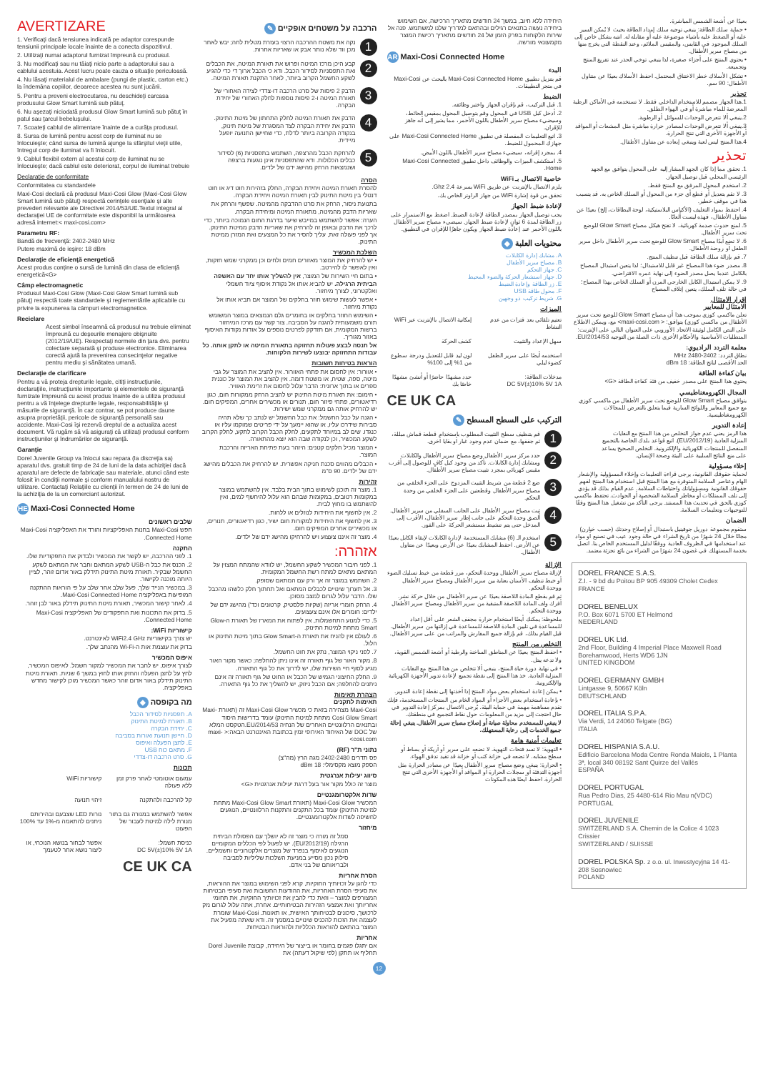AVERTIZARE
1. Verificaţi dacă tensiunea indicată pe adaptor corespunde tensiunii principale locale înainte de a conecta dispozitivul.
2. Utilizaţi numai adaptorul furnizat împreună cu produsul.
3. Nu modificaţi sau nu tăiaţi nicio parte a adaptorului sau a cablului acestuia. Acest lucru poate cauza o situaţie periculoasă.
4. Nu lăsaţi materialul de ambalare (pungi de plastic, carton etc.) la îndemâna copiilor, deoarece acestea nu sunt jucării.
5. Pentru a preveni electrocutarea, nu deschideţi carcasa produsului Glow Smart lumină sub pătuţ.
6. Nu aşezaţi niciodată produsul Glow Smart lumină sub pătuţ în patul sau ţarcul bebeluşului.
7. Scoateţi cablul de alimentare înainte de a curăţa produsul.
8. Sursa de lumină pentru acest corp de iluminat nu se înlocuieşte; când sursa de lumină ajunge la sfârşitul vieţii utile, întregul corp de iluminat va fi înlocuit.
9. Cablul flexibil extern al acestui corp de iluminat nu se înlocuieşte; dacă cablul este deteriorat, corpul de iluminat trebuie
Declaraţie de conformitate
Conformitatea cu standardele
Maxi-Cosi declară că produsul Maxi-Cosi Glow (Maxi-Cosi Glow Smart lumină sub pătuţ) respectă cerinţele esenţiale şi alte prevederi relevante ale Directivei 2014/53/UE.Textul integral al declaraţiei UE de conformitate este disponibil la următoarea adresă internet:< maxi-cosi.com>
Parametru RF:
Bandă de frecvenţă: 2402-2480 MHz
Putere maximă de ieşire: 18 dBm
Declaraţie de eficienţă energetică
Acest produs conţine o sursă de lumină din clasa de eficienţă energetică<G>
Câmp electromagnetic
Produsul Maxi-Cosi Glow (Maxi-Cosi Glow Smart lumină sub pătuţ) respectă toate standardele şi reglementările aplicabile cu privire la expunerea la câmpuri electromagnetice.
Reciclare
Acest simbol înseamnă că produsul nu trebuie eliminat împreună cu deşeurile menajere obişnuite (2012/19/UE). Respectaţi normele din ţara dvs. pentru colectare separată şi produse electronice. Eliminarea corectă ajută la prevenirea consecinţelor negative pentru mediu şi sănătatea umană.
Declaraţie de clarificare
Pentru a vă proteja drepturile legale, citiţi instrucţiunile, declaraţiile, instrucţiunile importante şi elementele de siguranţă furnizate împreună cu acest produs înainte de a utiliza produsul pentru a vă înţelege drepturile legale, responsabilităţile şi măsurile de siguranţă. În caz contrar, se pot produce daune asupra proprietăţii, pericole de siguranţă personală sau accidente. Maxi-Cosi îşi rezervă dreptul de a actualiza acest document. Vă rugăm să vă asiguraţi că utilizaţi produsul conform instrucţiunilor şi îndrumărilor de siguranţă.
Garanţie
Dorel Juvenile Group va înlocui sau repara (la discreţia sa) aparatul dvs. gratuit timp de 24 de luni de la data achiziţiei dacă aparatul are defecte de fabricaţie sau materiale, atunci când este folosit în condiţii normale şi conform manualului nostru de utilizare. Contactaţi Relaţiile cu clienţii în termen de 24 de luni de la achiziţia de la un comerciant autorizat.
HE Maxi-Cosi Connected Home
שלבים ראשונים
חפש Maxi-Cosi בחנות האפליקציות והורד את האפליקציה Maxi-Cosi Connected Home.
התקנה
1. לפני ההרכבה, יש לקשר את המכשיר ולבדוק את התפקודיות שלו.
2. הכנס את כבל ה-USB לשקע המתאם וחבר את המתאם לשקע החשמל שבקיר. תאורת מיטת התינוק תידלק באור אדום זוהר, לציין היותה מוכנה לקישור.
3. במכשיר הנייד שלך, פעל שלב אחר שלב על פי הוראות ההתקנה המופיעות באפליקציה Maxi-Cosi Connected Home.
4. לאחר קישור המכשיר, תאורת מיטת התינוק תידלק באור לבן זוהר.
5. בדוק את התכונות ואת התפקודים של האפליקציה Maxi-Cosi Connected Home.
קישוריות WiFi:
יש צורך בקישוריות WiFi2.4 GHz לאינטרנט.
בדוק את עוצמת אות ה-Wi-Fi מהנתב שלך.
איפוס המכשיר
לצורך איפוס, יש לחבר את המכשיר למקור חשמל. לאיפוס המכשיר, לחץ על לחצן הפעלה והחזק אותו לחוץ במשך 6 שניות. תאורת מיטת התינוק תידלק באור אדום זוהר כאשר המכשיר מוכן לקישור מחדש באפליקציה.
מה בקופסה ◆
A. תפסניות לסידור הכבל
B. תאורת למיטת התינוק
C. יחידת הבקרה
D. חיישן תנועת ואורות בסביבה
E. לחצן הפעלה ואיפוס
F. מתאם כוח USB
G. סרט הרכבה דו-צדדי
תכונות
עמעום אוטומטי לאחר פרק זמן ללא פעולה
קישוריות WiFi
קל להרכבה ולהתקנה
זיהוי תנועה
אפשר להשתמש במנורה גם בתור מנורת לילה למיטת לעבור של הפעוט
נורות LED שצבעם ובהירותם ניתנים להתאמה מ-1% עד 100%
כניסת חשמל:
DC 5V(±)10% 5V 1A
אפשר לבחור בנושא הנוכחי, או ליצור נושא אחר לטעמך
CE UK CA
הרכבה על משטחים אופקיים ✎
1
נקה את משטח ההרכבה הרצוי בעזרת מטלית לחה; יבש לאחר מכן ווד שלא נותר אבק או שאריות אחרות.
2
קבע היכן מרכז המיטה ופרוש את תאורת המיטה, את הכבלים ואת התפסניות לסידור הכבל. ודא כי הכבל ארוך די כדי להגיע לשקע החשמל הקרוב ביותר, לאחר התקנת תאורת המיטה.
3
הדבק 2 פיסות של סרט הרכבה דו-צדדי לצידה האחורי של תאורת המיטה ו-2 פיסות נוספות לחלק האחורי של יחידת הבקרה.
4
הדבק את תאורת המיטה לחלק התחתון של מיטת התינוק. הדבק את יחידת הבקרה לצד המסגרת של מיטת תינוק, בנקודה הקרובה ביותר לדלת, כדי שחיישן התנועה יופעל מיידית.
5
להרחקת הכבל מהרצפה, השתמש בתפסניות (6) לסידור כבלים הכלולות. ודא שהתפסניות אינן נוגעות ברצפה ושנמצאות הרחק מהישג ידם של ילדים.
הסרה
להסרת תאורת המיטה ויחידת הבקרה, החלק בזהירות חוט דיג או חוט דנטלי בין מיטת התינוק לבין תאורת המיטה ויחידת הבקרה.
בתנועת ניסור, הרחק את סרט ההדבקה מהמיטה. שפשף והרחק את שאריות הדבק מהמיטה, מתאורת המיטה ומיחידת הבקרה.
הערה: אפשר להשתמש במייבש שיער בדרגת החום הנמוכה ביותר, כדי לרכך את הדבק ובאופן זה להרחיק את שאריות הדבק ממיטת התינוק. אך לפני פעולה זאת, עליך להסיר את כל המצעים ואת המזרן ממיטת התינוק.
השלכת המכשיר
• יש להרחיק את המוצר מאזורים חמים ולחים וכן ממקרני שמש חזקות, ואין לאפשר לו להירטב.
• בתום חיי השירות של המוצר, אין להשליך אותו יחד עם האשפה הביתית הרגילה. יש להביא אותו אל נקודת איסוף ציוד חשמלי ואלקטרוני, לצורך מיחזור.
• אפשר לעשות שימוש חוזר בחלקים של המוצר אם תביא אותו אל נקודת מיחזור.
• השימוש החוזר בחלקים או בחומרים גלם הנמצאים במוצר המשומש תורם משמעותית להגנה על הסביבה. צור קשר עם מרכז המיחזור ברשות המקומית, אם תזדקק לפרטים נוספים על אודות נקודות האיסוף באזור מגוריך.
אל תנסה לבצע פעולות תחזוקה בתאורת המיטה או לתקן אותה. כל עבודות התחזוקה יבוצעו לשירות הלקוחות.
הוראות בטיחות חשובות
• אוורור: אין לחסום את פתחי האוורור. אין להציב את המוצר על גבי מיטה, ספה, שטיח, או משטח דומה. אין להציב את המוצר על כוננית ספרים או בתוך ארונית: הדבר עלול לחסום את זרימת האוויר.
• חימום: את תאורת מיטת התינוק יש להציב הרחק ממקורות חום, כגון רדיאטורים, פתחי פיזור חום, תנורים או מכשירים אחרים, המפיקים חום. יש להרחיק אותה גם ממקרני שמש ישירות.
• הגנה על כבל החשמל: את כבל החשמל יש לנתב כך שלא תהיה סבירות שידרכו עליו, או שהוא יימעך על ידי פריטים שמוקמו עליו או כנגדו. שים לב במיוחד לתקעים, לחלק הכבל הקרוב לתקע, לחלק הקרוב לשקע המכשיר, וכן לנקודה שבה הוא יוצא מהתאורה.
• המוצר מכיל חלקים קטנים: היזהר בעת פתיחת האריזה והרכבת המוצר.
• הכבלים מהווים סכנת חניקה אפשרית. יש להרחיק את הכבלים מהישג ידם של ילדים. 90 ס"מ
זהירות
1. מוצר זה תוכנן לשימוש בתוך הבית בלבד. אין להשתמש במוצר במקומות רטובים, במקומות שבהם הוא עלול להיחשף למים, ואין להשתמש בו מחוץ לבית.
2. אין לחשוף את היחידות לנוזלים או ללחות.
3. אין לחשוף את היחידות למקורות חום ישיר, כגון רדיאטורים, תנורים, או מכשירים אחרים המפיקים חום.
4. מוצר זה איננו צעצוע ויש להרחיקו מהישג ידם של ילדים.
אזהרה:
1. לפני חיבור המכשיר לשקע החשמל, יש לוודא שהמתח המצוין על המתאם מתאים למתח רשת החשמל המקומית.
2. השתמש במוצר זה אך ורק עם המתאם שסופק.
3. אל תערוך שינויים לכבלים המתאם ואל תחתוך חלק כלשהו מהכבל שלו. הדבר עלול לגרום למצב מסוכן.
4. הרחק חומרי אריזה (שקיות פלסטיק, קרטונים וכד') מהישג ידם של ילדים: חומרים אלו אינם צעצועים.
5. כדי למנוע התחשמלות, אין לפתוח את המארז של תאורת ה-Glow Smart מתחת למיטת התינוק.
6. לעולם אין להניח את תאורת ה-Glow Smart בתוך מיטת התינוק או הלול.
7. לפני ניקוי המוצר, נתק את חוט החשמל.
8. מקור האור של גוף תאורה זה אינו ניתן להחלפה; כאשר מקור האור מגיע לסוף חיי השירות שלו, יש לדרוך את כל גוף התאורה.
9. החלק החיצוני הגמיש של הכבל או החוט של גוף תאורה זה אינם ניתנים להחלפה; אם הכבל ניזוק, יש להשליך את כל גוף התאורה.
הצהרת תאימות
תאימות לתקנים
Maxi-Cosi מצהירה בזאת כי מכשיר Maxi-Cosi Glow זה (תאורת Maxi-Cosi Glow Smart מתחת למיטת התינוק) עומד בדרישות היסוד ובתנאים הרלוונטיים האחרים של הנחיה EU/2014/53.הטקסט המלא של DOC של האיחוד האירופי זמין בכתובת האינטרנט הבאה:< maxi-cosi.com>
נתוני ת"ר (RF)
פס תדרים 2402-2480 מגה הרץ (מה"צ)
הספק מוצא מקסימלי: 18 dBm
סיווג יעילות אנרגטית
מוצר זה כולל מקור אור בעל דרגת יעילות אנרגטית <G>
שדות אלקטרומגנטיים
המכשיר Maxi-Cosi Glow (תאורת Maxi-Cosi Glow Smart מתחת למיטת התינוק) עומד בכל התקנים והתקנות הרלוונטיים, הנוגעים לחשיפה לשדות אלקטרומגנטיים.
מיחזור
סמל זה מורה כי מוצר זה לא יושלך עם הפסולת הביתית הרגילה (EU/2012/19). יש לפעול לפי הכללים המקומיים הנוגעים לאיסוף בנפרד של מוצרים אלקטרוניים וחשמליים. סילוק נכון מסייע במניעת השלכות שליליות לסביבה ולבריאותם של בני אדם.
הסרת אחריות
כדי להגן על זכויותיך החוקיות, קרא לפני השימוש במוצר את ההוראות, את סעיפי הסרת האחריות, את ההודעות החשובות ואת סעיפי הבטיחות המצורפים למוצר – וזאת כדי להבין את זכויותיך החוקיות, את תחומי אחריותך ואת אמצעי הזהירות הבטיחותיים. אחרת, אתה עלול לגרום נזק לרכושך, סיכונים לבטיחותך האישית, או תאונות. Maxi-Cosi שומרת לעצמה את הזכות להכניס שינויים במסמך זה. ודא שאתה מפעיל את המוצר בהתאם להוראות הכלליות ולהוראות הבטיחות.
אחריות
אם יתגלו פגמים בחומר או בייצור של היחידה, קבוצת Dorel Juvenile תחליף או תתקן (לפי שיקול דעתה) את
היחידה ללא חיוב, במשך 24 חודשים מתאריך הרכישה, אם השימוש ביחידה נעשה בתנאים רגילים ובהתאם למדריך שלנו למשתמש. פנה אל שירות הלקוחות בפרק הזמן של 24 חודשים מתאריך רכישת המוצר מקמעונאי מורשה.
AR Maxi-Cosi Connected Home
البدء
قم بتنزيل تطبيق Maxi-Cosi Connected Home بالبحث عن Maxi-Cosi في متجر التطبيقات.
الضبط
1. قبل التركيب، قم بإقران الجهاز واختبر وظائفه.
2. أدخل كبل USB في المحول وقم بتوصيل المحول بمقبس الحائط، وسيضيء مصباح سرير الأطفال باللون الأحمر، مما يشير إلى أنه جاهز للإقران.
3. اتبع التعليمات المفصلة في تطبيق Maxi-Cosi Connected Home على جهازك المحمول للضبط.
4. بمجرد إقرانه، سيضيء مصباح سرير الأطفال باللون الأبيض.
5. استكشف الميزات والوظائف داخل تطبيق Maxi-Cosi Connected Home.
خاصية الاتصال بـ WiFi
يلزم الاتصال بالإنترنت عن طريق WiFi بسرعة 2.4 Ghz.
تحقق من قوة إشارة WiFi من جهاز الراوتر الخاص بك.
لإعادة ضبط الجهاز
يجب توصيل الجهاز بمصدر الطاقة لإعادة الضبط. اضغط مع الاستمرار على زر الطاقة لمدة 6 ثوانٍ لإعادة ضبط الجهاز. سيضيء مصباح سرير الأطفال باللون الأحمر عند إعادة ضبط الجهاز ويكون جاهزًا للإقران في التطبيق.
محتويات العلبة ◆
A. مشابك إدارة الكابلات
B. مصباح سرير الأطفال
C. جهاز التحكم
D. جهاز استشعار الحركة والضوء المحيط
E. زر الطاقة وإعادة الضبط
F. محول طاقة USB
G. شريط تركيب ذو وجهين
الميزات
تعتيم تلقائي بعد فترات من عدم النشاط
إمكانية الاتصال بالإنترنت عبر WiFi
سهل الإعداد والتثبيت
كشف الحركة
استخدمه أيضًا على سرير الطفل كضوء ليلي
لون ليد قابل للتعديل ودرجة سطوع من 1% إلى 100%
مدخلات الطاقة:
DC 5V(±)10% 5V 1A
حدد مشهدًا حاضرًا أو أنشئ مشهدًا خاصًا بك
CE UK CA
التركيب على السطح المسطح ✎
1
قم بتنظيف سطح التثبيت المطلوب باستخدام قطعة قماش مبللة، ثم جففها، مع ضمان عدم وجود غبار أو بقايا أخرى.
2
حدد مركز سرير الأطفال وضع مصباح سرير الأطفال والكابلات ومشابك إدارة الكابلات. تأكد من وجود كبل كافٍ للوصول إلى أقرب مقبس كهربائي بمجرد تثبيت مصباح سرير الأطفال.
3
ضع 2 قطعة من شريط التثبيت المزدوج على الجزء الخلفي من مصباح سرير الأطفال وقطعتين على الجزء الخلفي من وحدة التحكم.
4
ثبت مصباح سرير الأطفال على الجانب السفلي من سرير الأطفال. ألصق وحدة التحكم على جانب إطار سرير الأطفال، الأقرب إلى المدخل حتى يتم تنشيط مستشعر الحركة على الفور.
5
استخدم الـ (6) مشابك المستخدمة لإدارة الكابلات لإبقاء الكابل بعيدًا عن الأرض. احفظ المشابك بعيدًا عن الأرض وبعيدًا عن متناول الأطفال.
الإزالة
لإزالة مصباح سرير الأطفال ووحدة التحكم، مرر قطعة من خيط تسليك الضوء أو خيط تنظيف الأسنان بعناية بين سرير الأطفال ومصباح سرير الأطفال ووحدة التحكم.
ثم قم بقطع المادة اللاصقة بعيدًا عن سرير الأطفال من خلال حركة نشر. أفرك ولف المادة اللاصقة المتبقية من سرير الأطفال ومصباح سرير الأطفال ووحدة التحكم.
ملحوظة: يمكنك أيضًا استخدام حرارة مجفف الشعر على أقل إعداد للمساعدة في تليين المادة اللاصقة للمساعدة في إزالتها من سرير الأطفال. قبل القيام بذلك، قم بإزالة جميع المفارش والمراتب من على سرير الأطفال.
التخلص من المنتج
• احفظ المنتج بعيدًا عن المناطق الساخنة والرطبة أو أشعة الشمس القوية، ولا تدعه يبتل.
• في نهاية دورة حياة المنتج، ينبغي ألا تتخلص من هذا المنتج مع النفايات المنزلية العادية. خذ هذا المنتج إلى نقطة تجميع لإعادة تدوير الأجهزة الكهربائية والإلكترونية.
• يمكن إعادة استخدام بعض مواد المنتج إذا أخذتها إلى نقطة إعادة التدوير.
• بإعادة استخدام بعض الأجزاء أو المواد الخام من المنتجات المستخدمة، فإنك تقدم مساهمة مهمة في حماية البيئة. يُرجى الاتصال بمركز إعادة التدوير في حال احتجت إلى مزيد من المعلومات حول نقاط التجميع في منطقتك.
لا ينبغي للمستخدم محاولة صيانة أو إصلاح مصباح سرير الأطفال. ينبغي إحالة جميع الخدمات إلى رعاية المستهلك.
تعليمات أمنية هامة
• التهوية: لا تسد فتحات التهوية. لا تضعه على سرير أو أريكة أو بساط أو سطح مشابه. لا تضعه في خزانة كتب أو خزانة قد تقيد تدفق الهواء.
• الحرارة: ينبغي وضع مصباح سرير الأطفال بعيدًا عن مصادر الحرارة مثل أجهزة التدفئة أو سجلات الحرارة أو المواقد أو الأجهزة الأخرى التي تنتج الحرارة. احفظ أيضًا هذه المكونات
بعيدًا عن أشعة الشمس المباشرة.
• حماية سلك الطاقة: ينبغي توجيه سلك إمداد الطاقة بحيث لا يُمكن السير عليه أو الضغط عليه بأشياء موضوعة عليه أو مقابله له. انتبه بشكل خاص إلى السلك الموجود في القابس، والمقبس الملائم، وعند النقطة التي يخرج منها من مصباح سرير الأطفال.
• يحتوي المنتج على أجزاء صغيرة، لذا ينبغي توخي الحذر عند تفريغ المنتج وتجميعه.
• تشكل الأسلاك خطر الاختناق المحتمل. احفظ الأسلاك بعيدًا عن متناول الأطفال: 90 سم.
تحذير
1.هذا الجهاز مصمم للاستخدام الداخلي فقط. لا تستخدمه في الأماكن الرطبة المعرضة للماء مباشرة أو في الهواء الطلق.
2.ينبغي ألا تتعرض الوحدات للسوائل أو الرطوبة.
3.ينبغي ألا تتعرض الوحدات لمصادر حرارة مباشرة مثل المشعات أو المواقد أو الأجهزة الأخرى التي تنتج الحرارة.
4.هذا المنتج ليس لعبة وينبغي إبعاده عن متناول الأطفال.
تحذير
1. تحقق مما إذا كان الجهد المشار إليه على المحول يتوافق مع الجهد الرئيسي المحلي قبل توصيل الجهاز.
2. استخدم المحول المرفق مع المنتج فقط.
3. لا تقم بتعديل أو قطع أي جزء من المحول أو السلك الخاص به. قد يتسبب هذا في موقف خطير.
4. احتفظ بمواد التغليف (الأكياس البلاستيكية، لوحة البطاقات، إلخ) بعيدًا عن متناول الأطفال، فهذه ليست ألعابًا.
5. لمنع حدوث صدمة كهربائية، لا تفتح هيكل مصباح Glow Smart للوضع تحت سرير الأطفال.
6. لا تضع أبدًا مصباح Glow Smart للوضع تحت سرير الأطفال داخل سرير الطفل أو روضة الأطفال.
7. قم بإزالة سلك الطاقة قبل تنظيف المنتج.
8. مصدر ضوء هذا المصباح غير قابل للاستبدال؛ لذا يتعين استبدال المصباح بالكامل عندما يصل مصدر الضوء إلى نهاية عمره الافتراضي.
9. لا يمكن استبدال الكابل الخارجي المرن أو السلك الخاص بهذا المصباح؛ في حالة تلف السلك، يتعين إتلاف المصباح
إقرار الامتثال
الامتثال للمعايير
تعلن ماكسي كوزي بموجب هذا أن مصباح Glow Smart للوضع تحت سرير الأطفال من ماكسي كوزي) يتوافق: < maxi-cosi.com> مع، ويمكن الاطلاع على النص الكامل لوثيقة الاتحاد الأوروبي على العنوان التالي على الإنترنت: المتطلبات الأساسية والأحكام الأخرى ذات الصلة من التوجيه EU/2014/53.
معلمة التردد الراديوي:
نطاق التردد: 2402-2480 MHz
الحد الأقصى لناتج الطاقة: 18 dBm
بيان كفاءة الطاقة
يحتوي هذا المنتج على مصدر خفيف من فئة كفاءة الطاقة <G>
المجال الكهرومغناطيسي
يتوافق مصباح Glow Smart للوضع تحت سرير الأطفال من ماكسي كوزي مع جميع المعايير واللوائح السارية فيما يتعلق بالتعرض للمجالات الكهرومغناطيسية.
إعادة التدوير
هذا الرمز يعني عدم جواز التخلص من هذا المنتج مع النفايات المنزلية العادية (EU/2012/19). اتبع قواعد بلدك الخاصة بالتجميع المنفصل للمنتجات الكهربائية والإلكترونية. التخلص الصحيح يساعد على منع النتائج السلبية على البيئة وصحة الإنسان.
إخلاء مسؤولية
لحماية حقوقك القانونية، يرجى قراءة التعليمات وإخلاء المسؤولية والإشعار الهام وعناصر السلامة المتوفرة مع هذا المنتج قبل استخدام هذا المنتج لفهم حقوقك القانونية ومسؤولياتك واحتياطات السلامة. عدم القيام بذلك قد يؤدي إلى تلف الممتلكات أو مخاطر السلامة الشخصية أو الحوادث. تحتفظ ماكسي كوزي بالحق في تحديث هذا المستند. يرجى التأكد من تشغيل هذا المنتج وفقًا للتوجيهات وتعليمات السلامة.
الضمان
ستقوم مجموعة دوريل جوفينيل باستبدال أو إصلاح وحدتك (حسب خيارن) مجانًا خلال 24 شهرًا من تاريخ الشراء في حالة وجود عيب في تصنيع أو مواد عند استخدامها في الظروف العادية ووفقًا لدليل المستخدم الخاص بنا. اتصل بخدمة المستهلك في غضون 24 شهرًا من الشراء من بائع تجزئة معتمد.
DOREL FRANCE S.A.S.
Z.I. - 9 bd du Poitou BP 905 49309 Cholet Cedex
FRANCE
DOREL BENELUX
P.O. Box 6071 5700 ET Helmond
NEDERLAND
DOREL UK Ltd.
2nd Floor, Building 4 Imperial Place Maxwell Road Borehamwood, Herts WD6 1JN
UNITED KINGDOM
DOREL GERMANY GMBH
Lintgasse 9, 50667 Köln
DEUTSCHLAND
DOREL ITALIA S.P.A.
Via Verdi, 14 24060 Telgate (BG)
ITALIA
DOREL HISPANIA S.A.U.
Edificio Barcelona Moda Centre Ronda Maiols, 1 Planta 3ª, local 340 08192 Sant Quirze del Vallès
ESPAÑA
DOREL PORTUGAL
Rua Pedro Dias, 25 4480-614 Rio Mau n(VDC)
PORTUGAL
DOREL JUVENILE
SWITZERLAND S.A. Chemin de la Colice 4 1023 Crissier
SWITZERLAND / SUISSE
DOREL POLSKA Sp. z o.o. ul. Inwestycyjna 14 41-208 Sosnowiec
POLAND
12